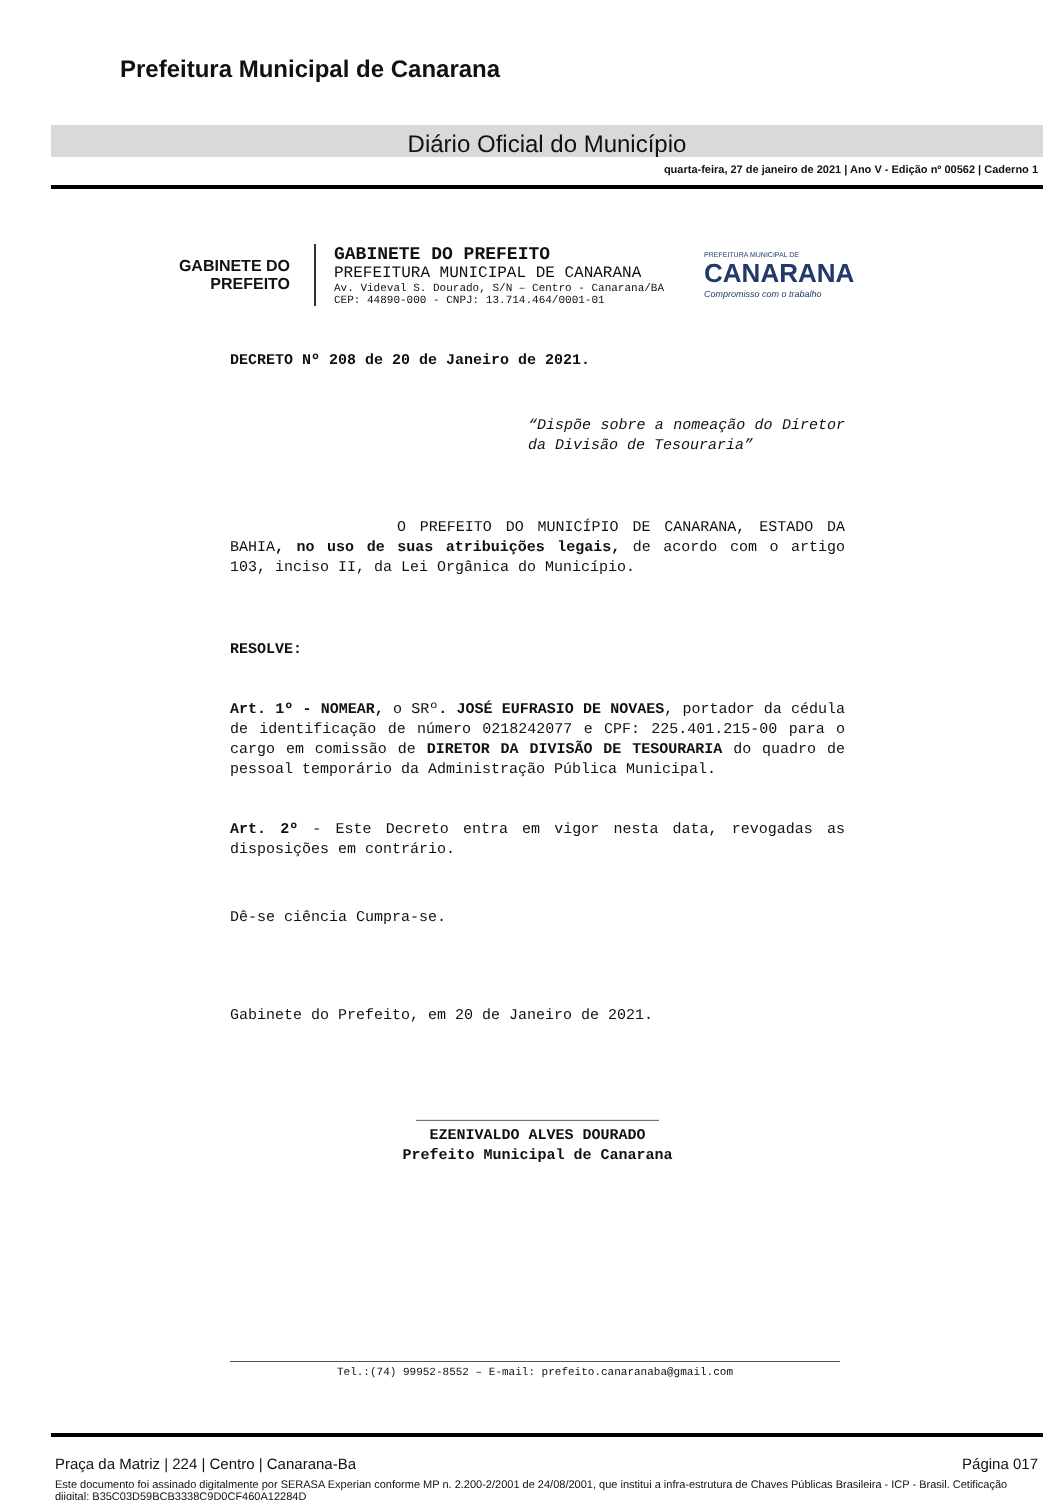Prefeitura Municipal de Canarana
Diário Oficial do Município
quarta-feira, 27 de janeiro de 2021 | Ano V - Edição nº 00562 | Caderno 1
GABINETE DO
PREFEITO
GABINETE DO PREFEITO
PREFEITURA MUNICIPAL DE CANARANA
Av. Videval S. Dourado, S/N – Centro - Canarana/BA
CEP: 44890-000 - CNPJ: 13.714.464/0001-01
PREFEITURA MUNICIPAL DE
CANARANA
Compromisso com o trabalho
DECRETO Nº 208 de 20 de Janeiro de 2021.
“Dispõe sobre a nomeação do Diretor da Divisão de Tesouraria”
O PREFEITO DO MUNICÍPIO DE CANARANA, ESTADO DA BAHIA, no uso de suas atribuições legais, de acordo com o artigo 103, inciso II, da Lei Orgânica do Município.
RESOLVE:
Art. 1º - NOMEAR, o SRº. JOSÉ EUFRASIO DE NOVAES, portador da cédula de identificação de número 0218242077 e CPF: 225.401.215-00 para o cargo em comissão de DIRETOR DA DIVISÃO DE TESOURARIA do quadro de pessoal temporário da Administração Pública Municipal.
Art. 2º - Este Decreto entra em vigor nesta data, revogadas as disposições em contrário.
Dê-se ciência Cumpra-se.
Gabinete do Prefeito, em 20 de Janeiro de 2021.
___________________________
EZENIVALDO ALVES DOURADO
Prefeito Municipal de Canarana
Tel.:(74) 99952-8552 – E-mail: prefeito.canaranaba@gmail.com
Praça da Matriz | 224 | Centro | Canarana-Ba Página 017
Este documento foi assinado digitalmente por SERASA Experian conforme MP n. 2.200-2/2001 de 24/08/2001, que institui a infra-estrutura de Chaves Públicas Brasileira - ICP - Brasil. Cetificação diigital: B35C03D59BCB3338C9D0CF460A12284D